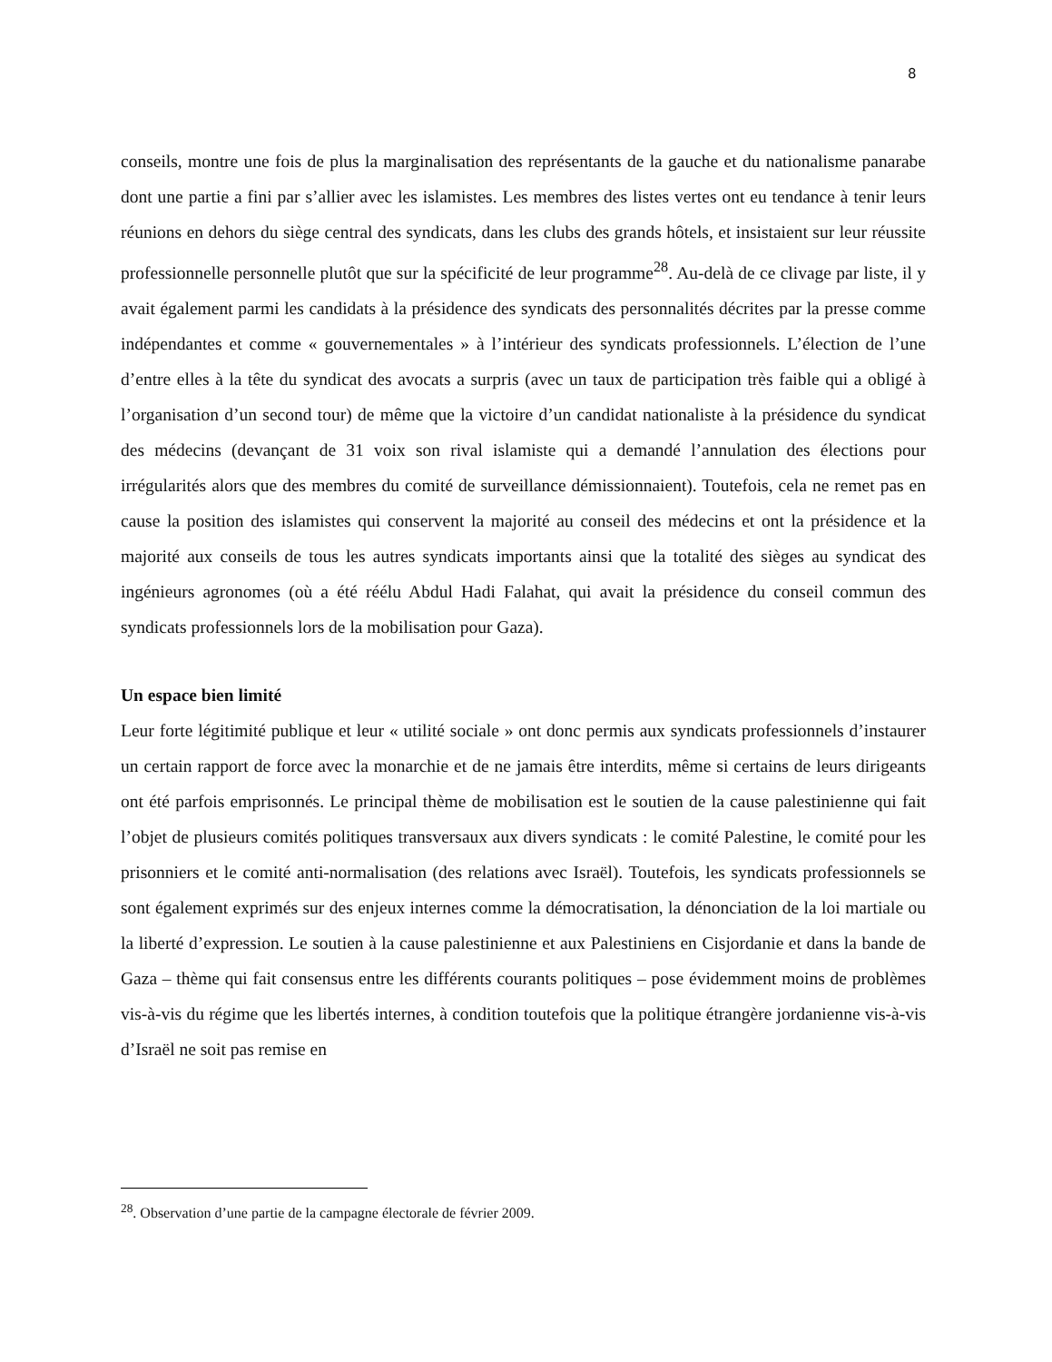8
conseils, montre une fois de plus la marginalisation des représentants de la gauche et du nationalisme panarabe dont une partie a fini par s’allier avec les islamistes. Les membres des listes vertes ont eu tendance à tenir leurs réunions en dehors du siège central des syndicats, dans les clubs des grands hôtels, et insistaient sur leur réussite professionnelle personnelle plutôt que sur la spécificité de leur programme<sup>28</sup>. Au-delà de ce clivage par liste, il y avait également parmi les candidats à la présidence des syndicats des personnalités décrites par la presse comme indépendantes et comme « gouvernementales » à l’intérieur des syndicats professionnels. L’élection de l’une d’entre elles à la tête du syndicat des avocats a surpris (avec un taux de participation très faible qui a obligé à l’organisation d’un second tour) de même que la victoire d’un candidat nationaliste à la présidence du syndicat des médecins (devançant de 31 voix son rival islamiste qui a demandé l’annulation des élections pour irrégularités alors que des membres du comité de surveillance démissionnaient). Toutefois, cela ne remet pas en cause la position des islamistes qui conservent la majorité au conseil des médecins et ont la présidence et la majorité aux conseils de tous les autres syndicats importants ainsi que la totalité des sièges au syndicat des ingénieurs agronomes (où a été réélu Abdul Hadi Falahat, qui avait la présidence du conseil commun des syndicats professionnels lors de la mobilisation pour Gaza).
Un espace bien limité
Leur forte légitimité publique et leur « utilité sociale » ont donc permis aux syndicats professionnels d’instaurer un certain rapport de force avec la monarchie et de ne jamais être interdits, même si certains de leurs dirigeants ont été parfois emprisonnés. Le principal thème de mobilisation est le soutien de la cause palestinienne qui fait l’objet de plusieurs comités politiques transversaux aux divers syndicats : le comité Palestine, le comité pour les prisonniers et le comité anti-normalisation (des relations avec Israël). Toutefois, les syndicats professionnels se sont également exprimés sur des enjeux internes comme la démocratisation, la dénonciation de la loi martiale ou la liberté d’expression. Le soutien à la cause palestinienne et aux Palestiniens en Cisjordanie et dans la bande de Gaza – thème qui fait consensus entre les différents courants politiques – pose évidemment moins de problèmes vis-à-vis du régime que les libertés internes, à condition toutefois que la politique étrangère jordanienne vis-à-vis d’Israël ne soit pas remise en
<sup>28</sup>. Observation d’une partie de la campagne électorale de février 2009.